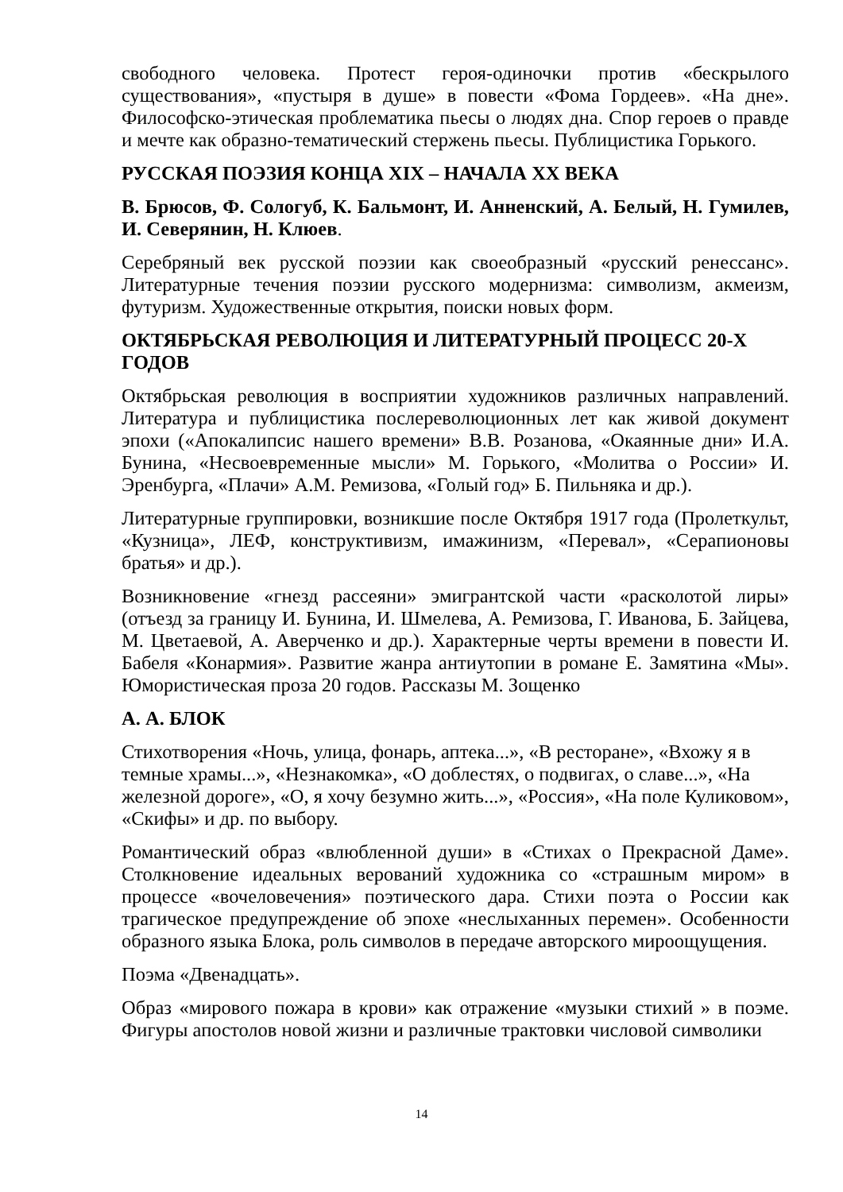свободного человека. Протест героя-одиночки против «бескрылого существования», «пустыря в душе» в повести «Фома Гордеев». «На дне». Философско-этическая проблематика пьесы о людях дна. Спор героев о правде и мечте как образно-тематический стержень пьесы. Публицистика Горького.
РУССКАЯ ПОЭЗИЯ КОНЦА XIX – НАЧАЛА XX ВЕКА
В. Брюсов, Ф. Сологуб, К. Бальмонт, И. Анненский, А. Белый, Н. Гумилев, И. Северянин, Н. Клюев.
Серебряный век русской поэзии как своеобразный «русский ренессанс». Литературные течения поэзии русского модернизма: символизм, акмеизм, футуризм. Художественные открытия, поиски новых форм.
ОКТЯБРЬСКАЯ РЕВОЛЮЦИЯ И ЛИТЕРАТУРНЫЙ ПРОЦЕСС 20-Х ГОДОВ
Октябрьская революция в восприятии художников различных направлений. Литература и публицистика послереволюционных лет как живой документ эпохи («Апокалипсис нашего времени» В.В. Розанова, «Окаянные дни» И.А. Бунина, «Несвоевременные мысли» М. Горького, «Молитва о России» И. Эренбурга, «Плачи» А.М. Ремизова, «Голый год» Б. Пильняка и др.).
Литературные группировки, возникшие после Октября 1917 года (Пролеткульт, «Кузница», ЛЕФ, конструктивизм, имажинизм, «Перевал», «Серапионовы братья» и др.).
Возникновение «гнезд рассеяни» эмигрантской части «расколотой лиры» (отъезд за границу И. Бунина, И. Шмелева, А. Ремизова, Г. Иванова, Б. Зайцева, М. Цветаевой, А. Аверченко и др.). Характерные черты времени в повести И. Бабеля «Конармия». Развитие жанра антиутопии в романе Е. Замятина «Мы». Юмористическая проза 20 годов. Рассказы М. Зощенко
А. А. БЛОК
Стихотворения «Ночь, улица, фонарь, аптека...», «В ресторане», «Вхожу я в темные храмы...», «Незнакомка», «О доблестях, о подвигах, о славе...», «На железной дороге», «О, я хочу безумно жить...», «Россия», «На поле Куликовом», «Скифы» и др. по выбору.
Романтический образ «влюбленной души» в «Стихах о Прекрасной Даме». Столкновение идеальных верований художника со «страшным миром» в процессе «вочеловечения» поэтического дара. Стихи поэта о России как трагическое предупреждение об эпохе «неслыханных перемен». Особенности образного языка Блока, роль символов в передаче авторского мироощущения.
Поэма «Двенадцать».
Образ «мирового пожара в крови» как отражение «музыки стихий » в поэме. Фигуры апостолов новой жизни и различные трактовки числовой символики
14